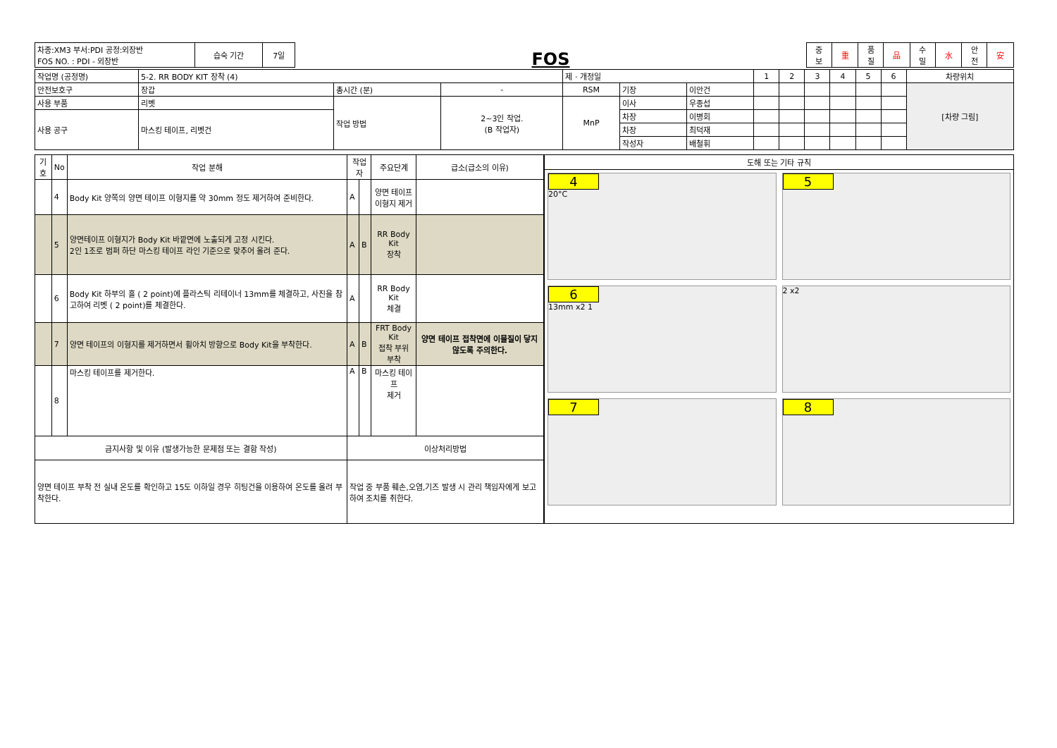| 차종:XM3 부서:PDI 공정:외장반 FOS NO. : PDI - 외장반 | 습숙 기간 | 7일 |
FOS
| 중 보 | 重 | 품 질 | 品 | 수 밀 | 水 | 안 전 | 安 |
| 작업명 (공정명) | 5-2. RR BODY KIT 장착 (4) | | | 제 · 개정일 | | | 1 | 2 | 3 | 4 | 5 | 6 | 차량위치 |
| 안전보호구 | 장갑 | 총시간 (분) | - | RSM | 기장 | 이안건 | | | | | | | [차량 그림] |
| 사용 부품 | 리벳 | 작업 방법 | 2~3인 작업. (B 작업자) | MnP | 이사 | 우종섭 | | | | | | | |
| 사용 공구 | 마스킹 테이프, 리벳건 | | | | 차장 | 이병회 | | | | | | | |
| | | | | | 차장 | 최덕재 | | | | | | | |
| | | | | | 작성자 | 배철휘 | | | | | | | |
| 기호 | No | 작업 분해 | 작업자 | | 주요단계 | 급소(급소의 이유) |
| --- | --- | --- | --- | --- | --- | --- |
| | 4 | Body Kit 양쪽의 양면 테이프 이형지를 약 30mm 정도 제거하여 준비한다. | A | | 양면 테이프 이형지 제거 | |
| | 5 | 양면테이프 이형지가 Body Kit 바깥면에 노출되게 고정 시킨다. 2인 1조로 범퍼 하단 마스킹 테이프 라인 기준으로 맞추어 올려 준다. | A | B | RR Body Kit 장착 | |
| | 6 | Body Kit 하부의 홀 ( 2 point)에 플라스틱 리테이너 13mm를 체결하고, 사진을 참고하여 리벳 ( 2 point)를 체결한다. | A | | RR Body Kit 체결 | |
| | 7 | 양면 테이프의 이형지를 제거하면서 휠아치 방향으로 Body Kit을 부착한다. | A | B | FRT Body Kit 접착 부위 부착 | 양면 테이프 접착면에 이물질이 닿지 않도록 주의한다. |
| | 8 | 마스킹 테이프를 제거한다. | A | B | 마스킹 테이프 제거 | |
| 금지사항 및 이유 (발생가능한 문제점 또는 결함 작성) | | | 이상처리방법 | | | |
| 양면 테이프 부착 전 실내 온도를 확인하고 15도 이하일 경우 히팅건을 이용하여 온도를 올려 부착한다. | | | 작업 중 부품 훼손,오염,기즈 발생 시 관리 책임자에게 보고하여 조치를 취한다. | | | |
도해 또는 기타 규칙
4
20°C
5
6
13mm x2 1
2 x2
7
8